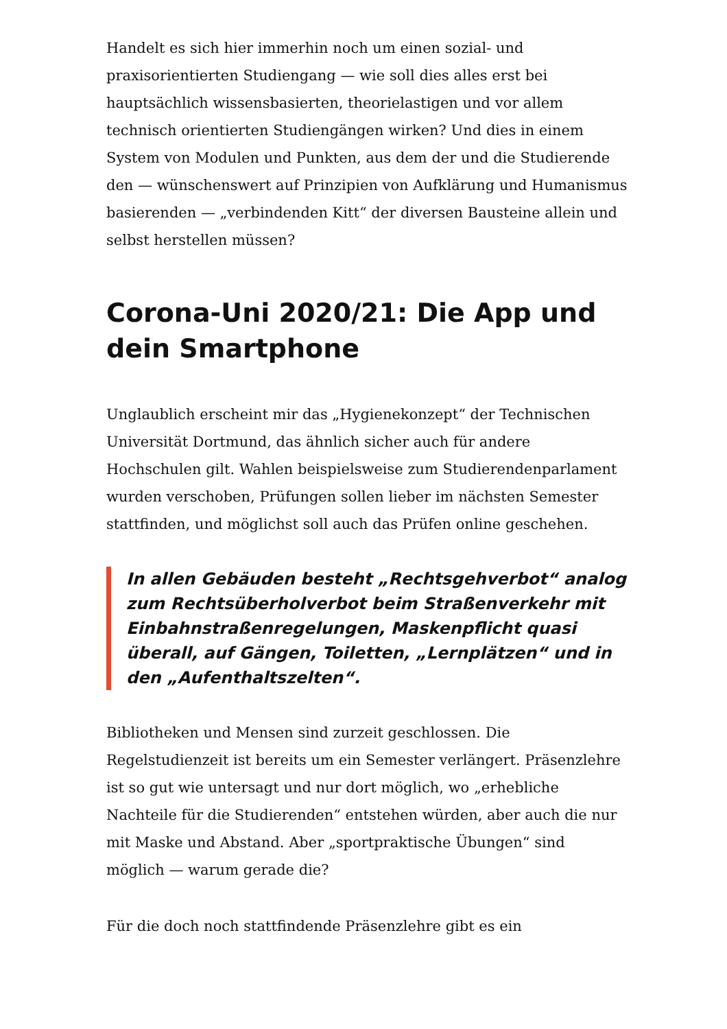Handelt es sich hier immerhin noch um einen sozial- und praxisorientierten Studiengang — wie soll dies alles erst bei hauptsächlich wissensbasierten, theorielastigen und vor allem technisch orientierten Studiengängen wirken? Und dies in einem System von Modulen und Punkten, aus dem der und die Studierende den — wünschenswert auf Prinzipien von Aufklärung und Humanismus basierenden — „verbindenden Kitt“ der diversen Bausteine allein und selbst herstellen müssen?
Corona-Uni 2020/21: Die App und dein Smartphone
Unglaublich erscheint mir das „Hygienekonzept“ der Technischen Universität Dortmund, das ähnlich sicher auch für andere Hochschulen gilt. Wahlen beispielsweise zum Studierendenparlament wurden verschoben, Prüfungen sollen lieber im nächsten Semester stattfinden, und möglichst soll auch das Prüfen online geschehen.
In allen Gebäuden besteht „Rechtsgehverbot“ analog zum Rechtsüberholverbot beim Straßenverkehr mit Einbahnstraßenregelungen, Maskenpflicht quasi überall, auf Gängen, Toiletten, „Lernplätzen“ und in den „Aufenthaltszelten“.
Bibliotheken und Mensen sind zurzeit geschlossen. Die Regelstudienzeit ist bereits um ein Semester verlängert. Präsenzlehre ist so gut wie untersagt und nur dort möglich, wo „erhebliche Nachteile für die Studierenden“ entstehen würden, aber auch die nur mit Maske und Abstand. Aber „sportpraktische Übungen“ sind möglich — warum gerade die?
Für die doch noch stattfindende Präsenzlehre gibt es ein